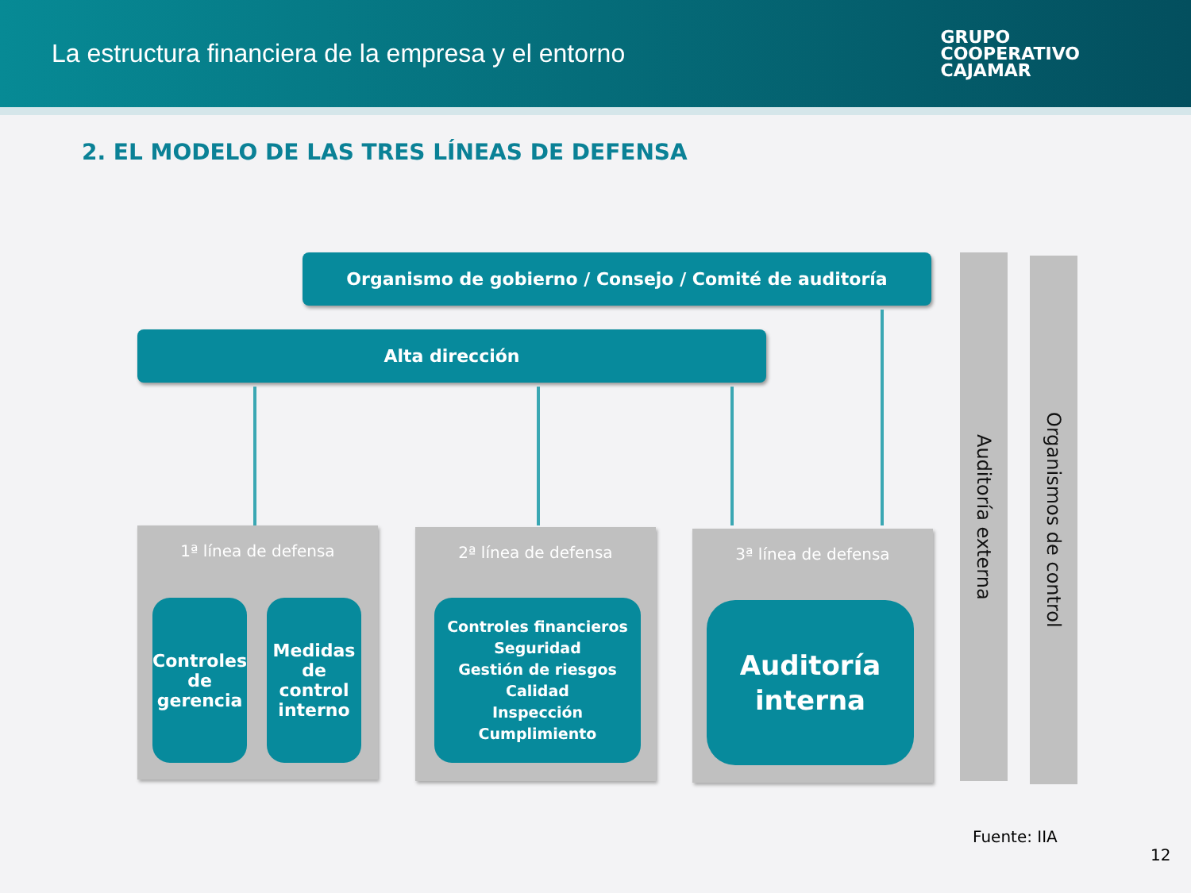La estructura financiera de la empresa y el entorno
GRUPO
COOPERATIVO
CAJAMAR
2. EL MODELO DE LAS TRES LÍNEAS DE DEFENSA
Organismo de gobierno / Consejo / Comité de auditoría
Alta dirección
1ª línea de defensa
Controles de gerencia
Medidas de control interno
2ª línea de defensa
Controles financieros
Seguridad
Gestión de riesgos
Calidad
Inspección
Cumplimiento
3ª línea de defensa
Auditoría interna
Auditoría externa
Organismos de control
Fuente: IIA
12